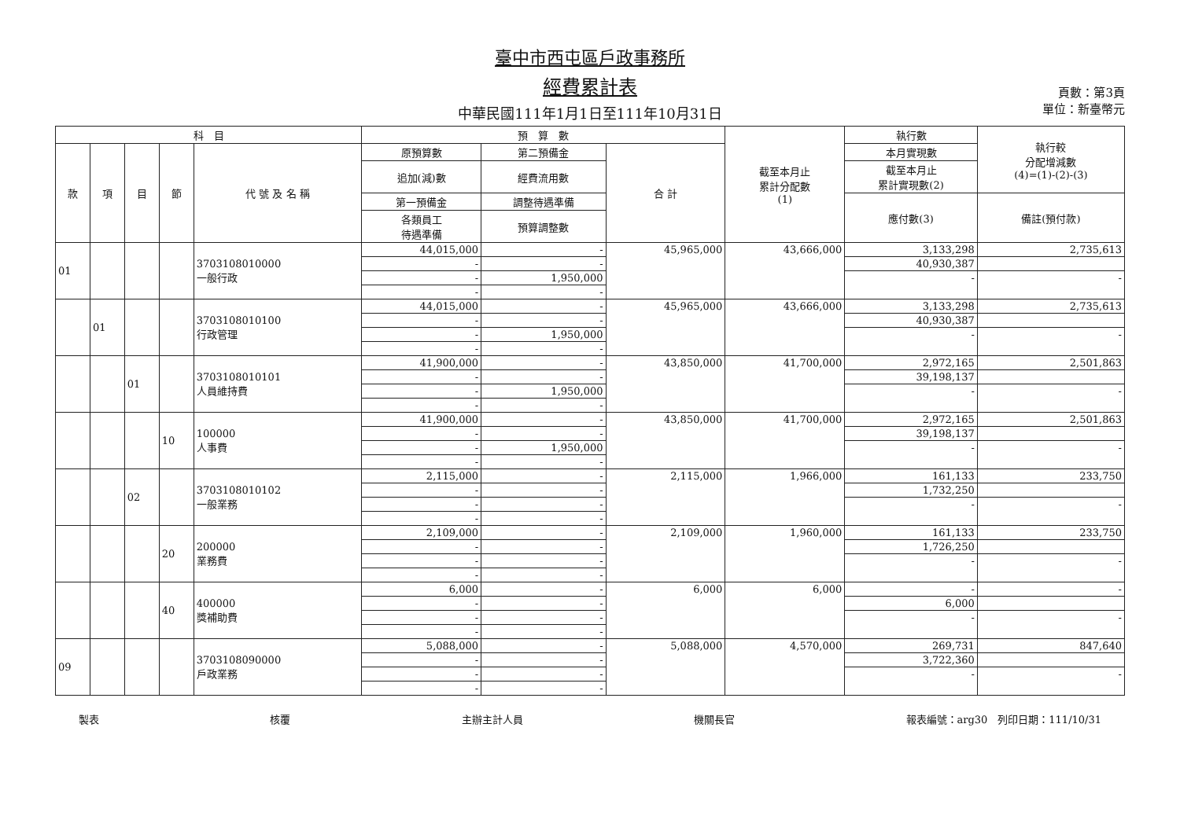臺中市西屯區戶政事務所
經費累計表
中華民國111年1月1日至111年10月31日
頁數：第3頁
單位：新臺幣元
| 科 目 | | | | | 預 算 數 | | | 截至本月止 累計分配數 (1) | 執行數 | 執行較 分配增減數 (4)=(1)-(2)-(3) |
| --- | --- | --- | --- | --- | --- | --- | --- | --- | --- | --- |
| 款 | 項 | 目 | 節 | 代 號 及 名 稱 | 原預算數 | 第二預備金 | 合 計 | | 本月實現數 | |
| | | | | | 追加(減)數 | 經費流用數 | | | 截至本月止 累計實現數(2) | |
| | | | | | 第一預備金 | 調整待遇準備 | | | 應付數(3) | 備註(預付款) |
| | | | | | 各類員工 待遇準備 | 預算調整數 | | | | |
| 01 | | | | 3703108010000 一般行政 | 44,015,000 | - | 45,965,000 | 43,666,000 | 3,133,298 | 2,735,613 |
| | | | | | - | - | | | 40,930,387 | |
| | | | | | - | 1,950,000 | | | - | - |
| | | | | | - | - | | | | |
| | 01 | | | 3703108010100 行政管理 | 44,015,000 | - | 45,965,000 | 43,666,000 | 3,133,298 | 2,735,613 |
| | | | | | - | - | | | 40,930,387 | |
| | | | | | - | 1,950,000 | | | - | - |
| | | | | | - | - | | | | |
| | | 01 | | 3703108010101 人員維持費 | 41,900,000 | - | 43,850,000 | 41,700,000 | 2,972,165 | 2,501,863 |
| | | | | | - | - | | | 39,198,137 | |
| | | | | | - | 1,950,000 | | | - | - |
| | | | | | - | - | | | | |
| | | | 10 | 100000 人事費 | 41,900,000 | - | 43,850,000 | 41,700,000 | 2,972,165 | 2,501,863 |
| | | | | | - | - | | | 39,198,137 | |
| | | | | | - | 1,950,000 | | | - | - |
| | | | | | - | - | | | | |
| | | 02 | | 3703108010102 一般業務 | 2,115,000 | - | 2,115,000 | 1,966,000 | 161,133 | 233,750 |
| | | | | | - | - | | | 1,732,250 | |
| | | | | | - | - | | | - | - |
| | | | | | - | - | | | | |
| | | | 20 | 200000 業務費 | 2,109,000 | - | 2,109,000 | 1,960,000 | 161,133 | 233,750 |
| | | | | | - | - | | | 1,726,250 | |
| | | | | | - | - | | | - | - |
| | | | | | - | - | | | | |
| | | | 40 | 400000 獎補助費 | 6,000 | - | 6,000 | 6,000 | - | - |
| | | | | | - | - | | | 6,000 | |
| | | | | | - | - | | | - | - |
| | | | | | - | - | | | | |
| 09 | | | | 3703108090000 戶政業務 | 5,088,000 | - | 5,088,000 | 4,570,000 | 269,731 | 847,640 |
| | | | | | - | - | | | 3,722,360 | |
| | | | | | - | - | | | - | - |
| | | | | | - | - | | | | |
製表 核覆 主辦主計人員 機關長官 報表編號：arg30　列印日期：111/10/31